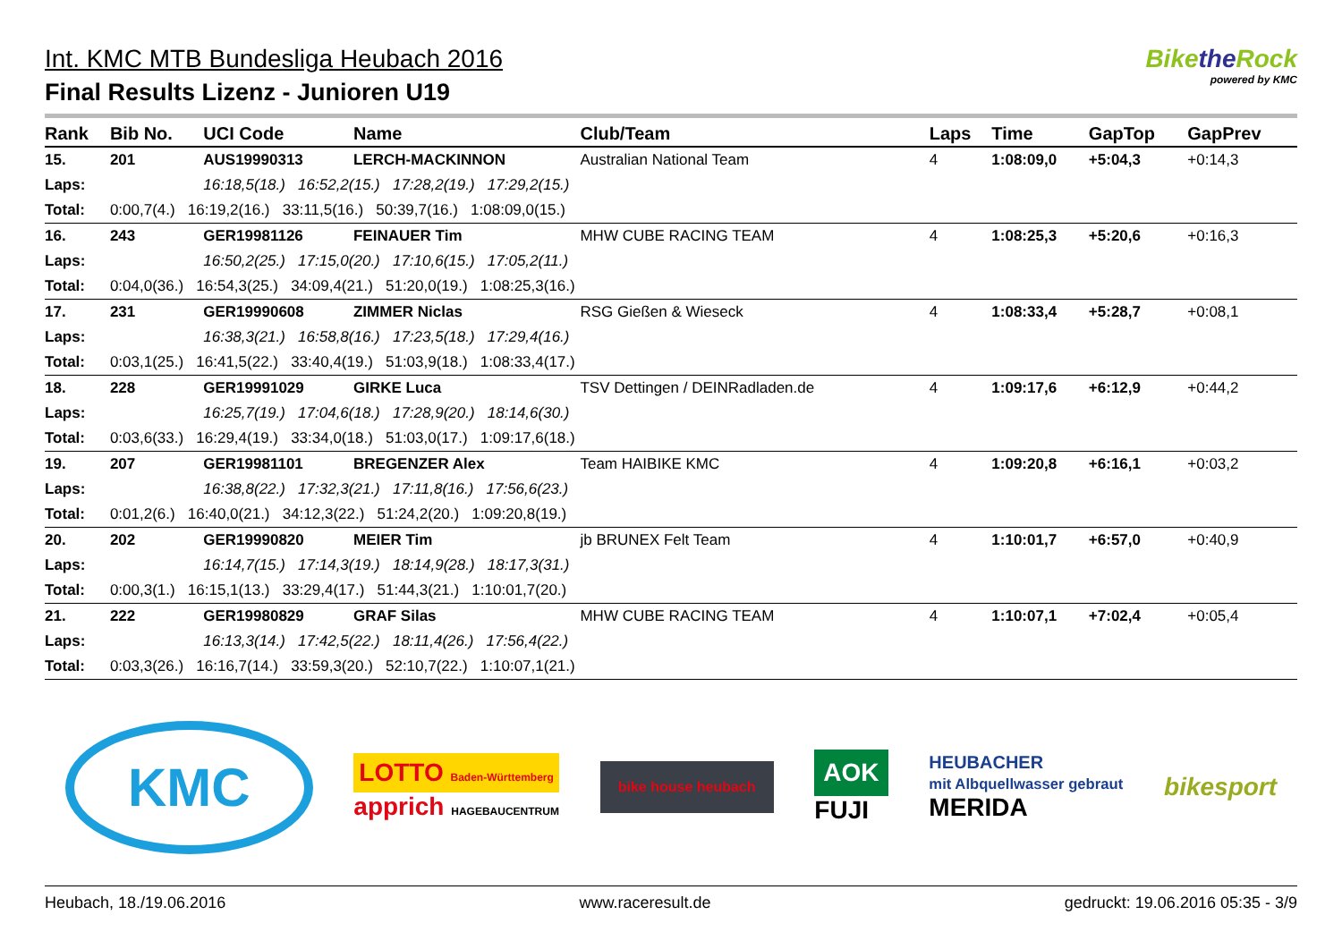Int. KMC MTB Bundesliga Heubach 2016
Final Results Lizenz - Junioren U19
Bikethe Rock
powered by KMC
| Rank | Bib No. | UCI Code | Name | Club/Team | | Laps | Time | GapTop | GapPrev |
| --- | --- | --- | --- | --- | --- | --- | --- | --- | --- |
| 15. | 201 | AUS19990313 | LERCH-MACKINNON | Australian National Team | | 4 | 1:08:09,0 | +5:04,3 | +0:14,3 |
| Laps: | | 16:18,5(18.) 16:52,2(15.) 17:28,2(19.) 17:29,2(15.) | | | | | | | |
| Total: | 0:00,7(4.) 16:19,2(16.) 33:11,5(16.) 50:39,7(16.) 1:08:09,0(15.) | | | | | | | | |
| 16. | 243 | GER19981126 | FEINAUER Tim | MHW CUBE RACING TEAM | | 4 | 1:08:25,3 | +5:20,6 | +0:16,3 |
| Laps: | | 16:50,2(25.) 17:15,0(20.) 17:10,6(15.) 17:05,2(11.) | | | | | | | |
| Total: | 0:04,0(36.) 16:54,3(25.) 34:09,4(21.) 51:20,0(19.) 1:08:25,3(16.) | | | | | | | | |
| 17. | 231 | GER19990608 | ZIMMER Niclas | RSG Gießen & Wieseck | | 4 | 1:08:33,4 | +5:28,7 | +0:08,1 |
| Laps: | | 16:38,3(21.) 16:58,8(16.) 17:23,5(18.) 17:29,4(16.) | | | | | | | |
| Total: | 0:03,1(25.) 16:41,5(22.) 33:40,4(19.) 51:03,9(18.) 1:08:33,4(17.) | | | | | | | | |
| 18. | 228 | GER19991029 | GIRKE Luca | TSV Dettingen / DEINRadladen.de | | 4 | 1:09:17,6 | +6:12,9 | +0:44,2 |
| Laps: | | 16:25,7(19.) 17:04,6(18.) 17:28,9(20.) 18:14,6(30.) | | | | | | | |
| Total: | 0:03,6(33.) 16:29,4(19.) 33:34,0(18.) 51:03,0(17.) 1:09:17,6(18.) | | | | | | | | |
| 19. | 207 | GER19981101 | BREGENZER Alex | Team HAIBIKE KMC | | 4 | 1:09:20,8 | +6:16,1 | +0:03,2 |
| Laps: | | 16:38,8(22.) 17:32,3(21.) 17:11,8(16.) 17:56,6(23.) | | | | | | | |
| Total: | 0:01,2(6.) 16:40,0(21.) 34:12,3(22.) 51:24,2(20.) 1:09:20,8(19.) | | | | | | | | |
| 20. | 202 | GER19990820 | MEIER Tim | jb BRUNEX Felt Team | | 4 | 1:10:01,7 | +6:57,0 | +0:40,9 |
| Laps: | | 16:14,7(15.) 17:14,3(19.) 18:14,9(28.) 18:17,3(31.) | | | | | | | |
| Total: | 0:00,3(1.) 16:15,1(13.) 33:29,4(17.) 51:44,3(21.) 1:10:01,7(20.) | | | | | | | | |
| 21. | 222 | GER19980829 | GRAF Silas | MHW CUBE RACING TEAM | | 4 | 1:10:07,1 | +7:02,4 | +0:05,4 |
| Laps: | | 16:13,3(14.) 17:42,5(22.) 18:11,4(26.) 17:56,4(22.) | | | | | | | |
| Total: | 0:03,3(26.) 16:16,7(14.) 33:59,3(20.) 52:10,7(22.) 1:10:07,1(21.) | | | | | | | | |
KMC
LOTTO Baden-Württemberg
apprich HAGEBAUCENTRUM
bike house heubach
AOK
FUJI
HEUBACHER
mit Albquellwasser gebraut
MERIDA
bikesport
Heubach, 18./19.06.2016 www.raceresult.de gedruckt: 19.06.2016 05:35 - 3/9